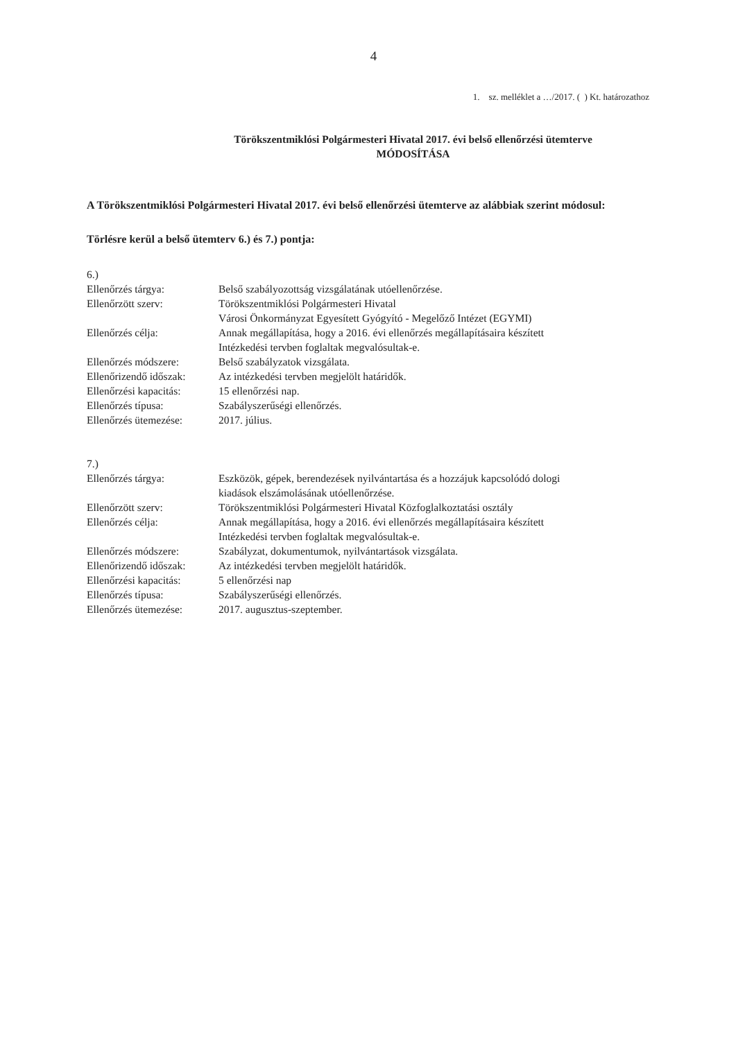4
1. sz. melléklet a …/2017. ( ) Kt. határozathoz
Törökszentmiklósi Polgármesteri Hivatal 2017. évi belső ellenőrzési ütemterve
MÓDOSÍTÁSA
A Törökszentmiklósi Polgármesteri Hivatal 2017. évi belső ellenőrzési ütemterve az alábbiak szerint módosul:
Törlésre kerül a belső ütemterv 6.) és 7.) pontja:
6.)
| Ellenőrzés tárgya: | Belső szabályozottság vizsgálatának utóellenőrzése. |
| Ellenőrzött szerv: | Törökszentmiklósi Polgármesteri Hivatal Városi Önkormányzat Egyesített Gyógyító - Megelőző Intézet (EGYMI) |
| Ellenőrzés célja: | Annak megállapítása, hogy a 2016. évi ellenőrzés megállapításaira készített Intézkedési tervben foglaltak megvalósultak-e. |
| Ellenőrzés módszere: | Belső szabályzatok vizsgálata. |
| Ellenőrizendő időszak: | Az intézkedési tervben megjelölt határidők. |
| Ellenőrzési kapacitás: | 15 ellenőrzési nap. |
| Ellenőrzés típusa: | Szabályszerűségi ellenőrzés. |
| Ellenőrzés ütemezése: | 2017. július. |
7.)
| Ellenőrzés tárgya: | Eszközök, gépek, berendezések nyilvántartása és a hozzájuk kapcsolódó dologi kiadások elszámolásának utóellenőrzése. |
| Ellenőrzött szerv: | Törökszentmiklósi Polgármesteri Hivatal Közfoglalkoztatási osztály |
| Ellenőrzés célja: | Annak megállapítása, hogy a 2016. évi ellenőrzés megállapításaira készített Intézkedési tervben foglaltak megvalósultak-e. |
| Ellenőrzés módszere: | Szabályzat, dokumentumok, nyilvántartások vizsgálata. |
| Ellenőrizendő időszak: | Az intézkedési tervben megjelölt határidők. |
| Ellenőrzési kapacitás: | 5 ellenőrzési nap |
| Ellenőrzés típusa: | Szabályszerűségi ellenőrzés. |
| Ellenőrzés ütemezése: | 2017. augusztus-szeptember. |